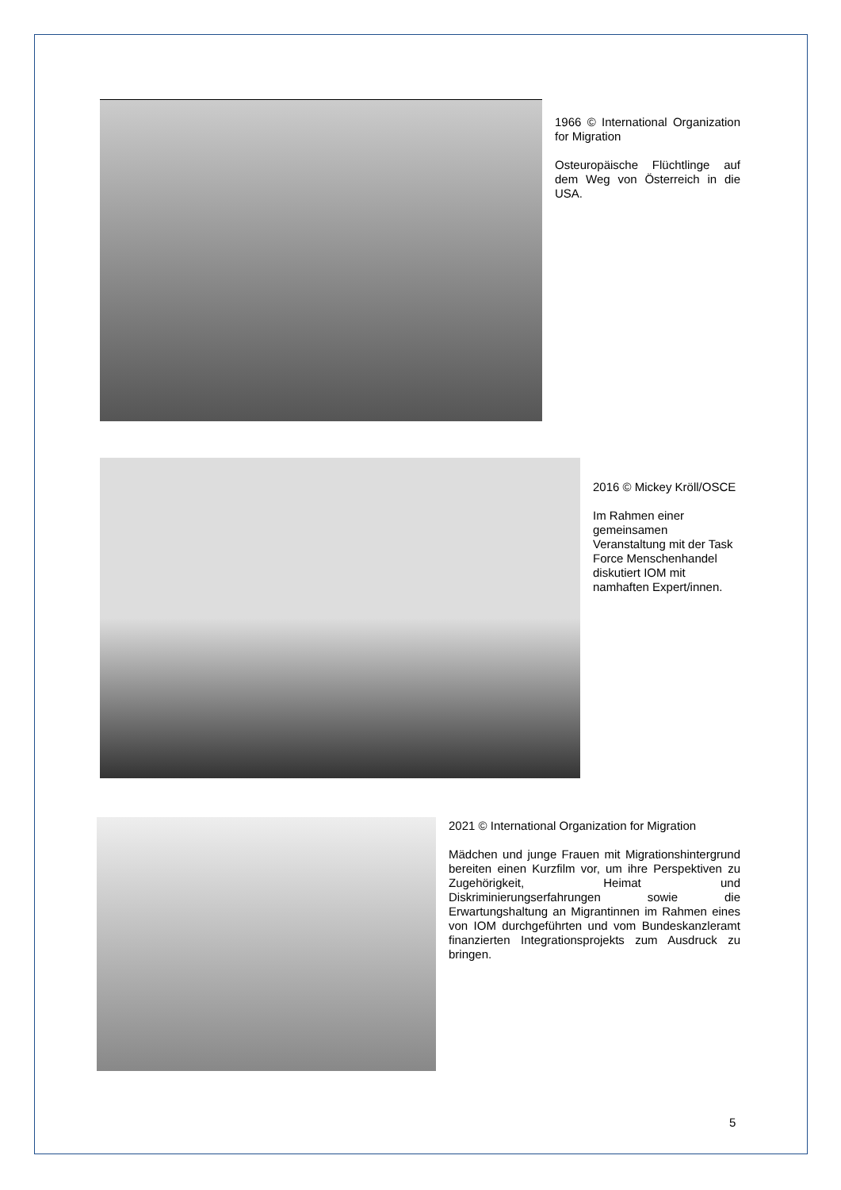1966 © International Organization for Migration
Osteuropäische Flüchtlinge auf dem Weg von Österreich in die USA.
2016 © Mickey Kröll/OSCE
Im Rahmen einer gemeinsamen Veranstaltung mit der Task Force Menschenhandel diskutiert IOM mit namhaften Expert/innen.
2021 © International Organization for Migration
Mädchen und junge Frauen mit Migrationshintergrund bereiten einen Kurzfilm vor, um ihre Perspektiven zu Zugehörigkeit, Heimat und Diskriminierungserfahrungen sowie die Erwartungshaltung an Migrantinnen im Rahmen eines von IOM durchgeführten und vom Bundeskanzleramt finanzierten Integrationsprojekts zum Ausdruck zu bringen.
5